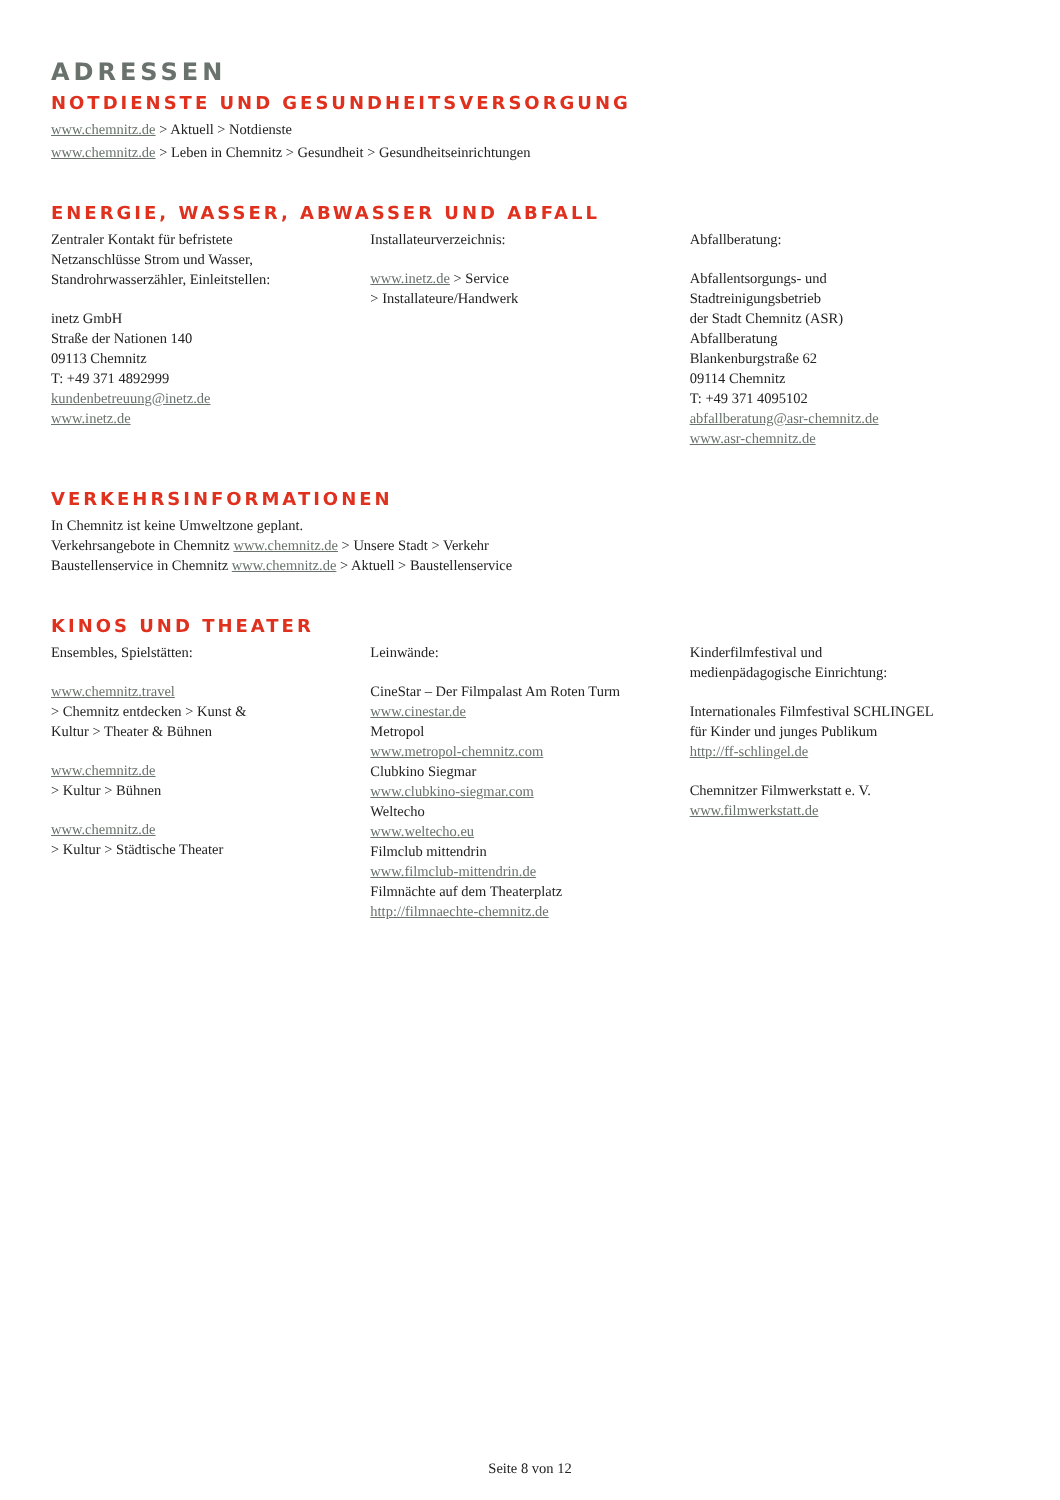ADRESSEN
NOTDIENSTE UND GESUNDHEITSVERSORGUNG
www.chemnitz.de > Aktuell > Notdienste
www.chemnitz.de > Leben in Chemnitz > Gesundheit > Gesundheitseinrichtungen
ENERGIE, WASSER, ABWASSER UND ABFALL
Zentraler Kontakt für befristete
Netzanschlüsse Strom und Wasser,
Standrohrwasserzähler, Einleitstellen:
inetz GmbH
Straße der Nationen 140
09113 Chemnitz
T: +49 371 4892999
kundenbetreuung@inetz.de
www.inetz.de
Installateurverzeichnis:
www.inetz.de > Service
> Installateure/Handwerk
Abfallberatung:
Abfallentsorgungs- und
Stadtreinigungsbetrieb
der Stadt Chemnitz (ASR)
Abfallberatung
Blankenburgstraße 62
09114 Chemnitz
T: +49 371 4095102
abfallberatung@asr-chemnitz.de
www.asr-chemnitz.de
VERKEHRSINFORMATIONEN
In Chemnitz ist keine Umweltzone geplant.
Verkehrsangebote in Chemnitz www.chemnitz.de > Unsere Stadt > Verkehr
Baustellenservice in Chemnitz www.chemnitz.de > Aktuell > Baustellenservice
KINOS UND THEATER
Ensembles, Spielstätten:
www.chemnitz.travel
> Chemnitz entdecken > Kunst &
Kultur > Theater & Bühnen
www.chemnitz.de
> Kultur > Bühnen
www.chemnitz.de
> Kultur > Städtische Theater
Leinwände:
CineStar – Der Filmpalast Am Roten Turm
www.cinestar.de
Metropol
www.metropol-chemnitz.com
Clubkino Siegmar
www.clubkino-siegmar.com
Weltecho
www.weltecho.eu
Filmclub mittendrin
www.filmclub-mittendrin.de
Filmnächte auf dem Theaterplatz
http://filmnaechte-chemnitz.de
Kinderfilmfestival und
medienpädagogische Einrichtung:
Internationales Filmfestival SCHLINGEL
für Kinder und junges Publikum
http://ff-schlingel.de
Chemnitzer Filmwerkstatt e. V.
www.filmwerkstatt.de
Seite 8 von 12